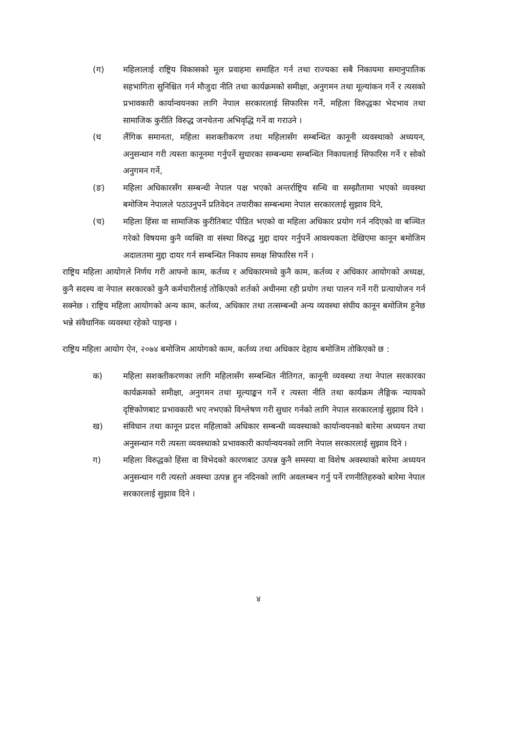(ग) महिलालाई राष्ट्रिय विकासको मूल प्रवाहमा समाहित गर्न तथा राज्यका सबै निकायमा समानुपातिक सहभागिता सुनिश्चित गर्न मौजुदा नीति तथा कार्यक्रमको समीक्षा, अनुगमन तथा मूल्यांकन गर्ने र त्यसको प्रभावकारी कार्यान्वयनका लागि नेपाल सरकारलाई सिफारिस गर्ने, महिला विरुद्धका भेदभाव तथा सामाजिक कुरीति विरुद्ध जनचेतना अभिवृद्धि गर्ने वा गराउने ।
(घ लैंगिक समानता, महिला सशक्तीकरण तथा महिलासँग सम्बन्धित कानूनी व्यवस्थाको अध्ययन, अनुसन्धान गरी त्यस्ता कानूनमा गर्नुपर्ने सुधारका सम्बन्धमा सम्बन्धित निकायलाई सिफारिस गर्ने र सोको अनुगमन गर्ने,
(ङ) महिला अधिकारसँग सम्बन्धी नेपाल पक्ष भएको अन्तर्राष्ट्रिय सन्धि वा सम्झौतामा भएको व्यवस्था बमोजिम नेपालले पठाउनुपर्ने प्रतिवेदन तयारीका सम्बन्धमा नेपाल सरकारलाई सुझाव दिने,
(च) महिला हिंसा वा सामाजिक कुरीतिबाट पीडित भएको वा महिला अधिकार प्रयोग गर्न नदिएको वा बञ्चित गरेको विषयमा कुनै व्यक्ति वा संस्था विरुद्ध मुद्दा दायर गर्नुपर्ने आवश्यकता देखिएमा कानून बमोजिम अदालतमा मुद्दा दायर गर्न सम्बन्धित निकाय समक्ष सिफारिस गर्ने ।
राष्ट्रिय महिला आयोगले निर्णय गरी आफ्नो काम, कर्तव्य र अधिकारमध्ये कुनै काम, कर्तव्य र अधिकार आयोगको अध्यक्ष, कुनै सदस्य वा नेपाल सरकारको कुनै कर्मचारीलाई तोकिएको शर्तको अधीनमा रही प्रयोग तथा पालन गर्ने गरी प्रत्यायोजन गर्न सक्नेछ । राष्ट्रिय महिला आयोगको अन्य काम, कर्तव्य, अधिकार तथा तत्सम्बन्धी अन्य व्यवस्था संघीय कानून बमोजिम हुनेछ भन्ने संवैधानिक व्यवस्था रहेको पाइन्छ ।
राष्ट्रिय महिला आयोग ऐन, २०७४ बमोजिम आयोगको काम, कर्तव्य तथा अधिकार देहाय बमोजिम तोकिएको छ :
क) महिला सशक्तीकरणका लागि महिलासँग सम्बन्धित नीतिगत, कानूनी व्यवस्था तथा नेपाल सरकारका कार्यक्रमको समीक्षा, अनुगमन तथा मूल्याङ्कन गर्ने र त्यस्ता नीति तथा कार्यक्रम लैङ्गिक न्यायको दृष्टिकोणबाट प्रभावकारी भए नभएको विश्लेषण गरी सुधार गर्नको लागि नेपाल सरकारलाई सुझाव दिने ।
ख) संविधान तथा कानून प्रदत्त महिलाको अधिकार सम्बन्धी व्यवस्थाको कार्यान्वयनको बारेमा अध्ययन तथा अनुसन्धान गरी त्यस्ता व्यवस्थाको प्रभावकारी कार्यान्वयनको लागि नेपाल सरकारलाई सुझाव दिने ।
ग) महिला विरुद्धको हिंसा वा विभेदको कारणबाट उत्पन्न कुनै समस्या वा विशेष अवस्थाको बारेमा अध्ययन अनुसन्धान गरी त्यस्तो अवस्था उत्पन्न हुन नदिनको लागि अवलम्बन गर्नु पर्ने रणनीतिहरुको बारेमा नेपाल सरकारलाई सुझाव दिने ।
४